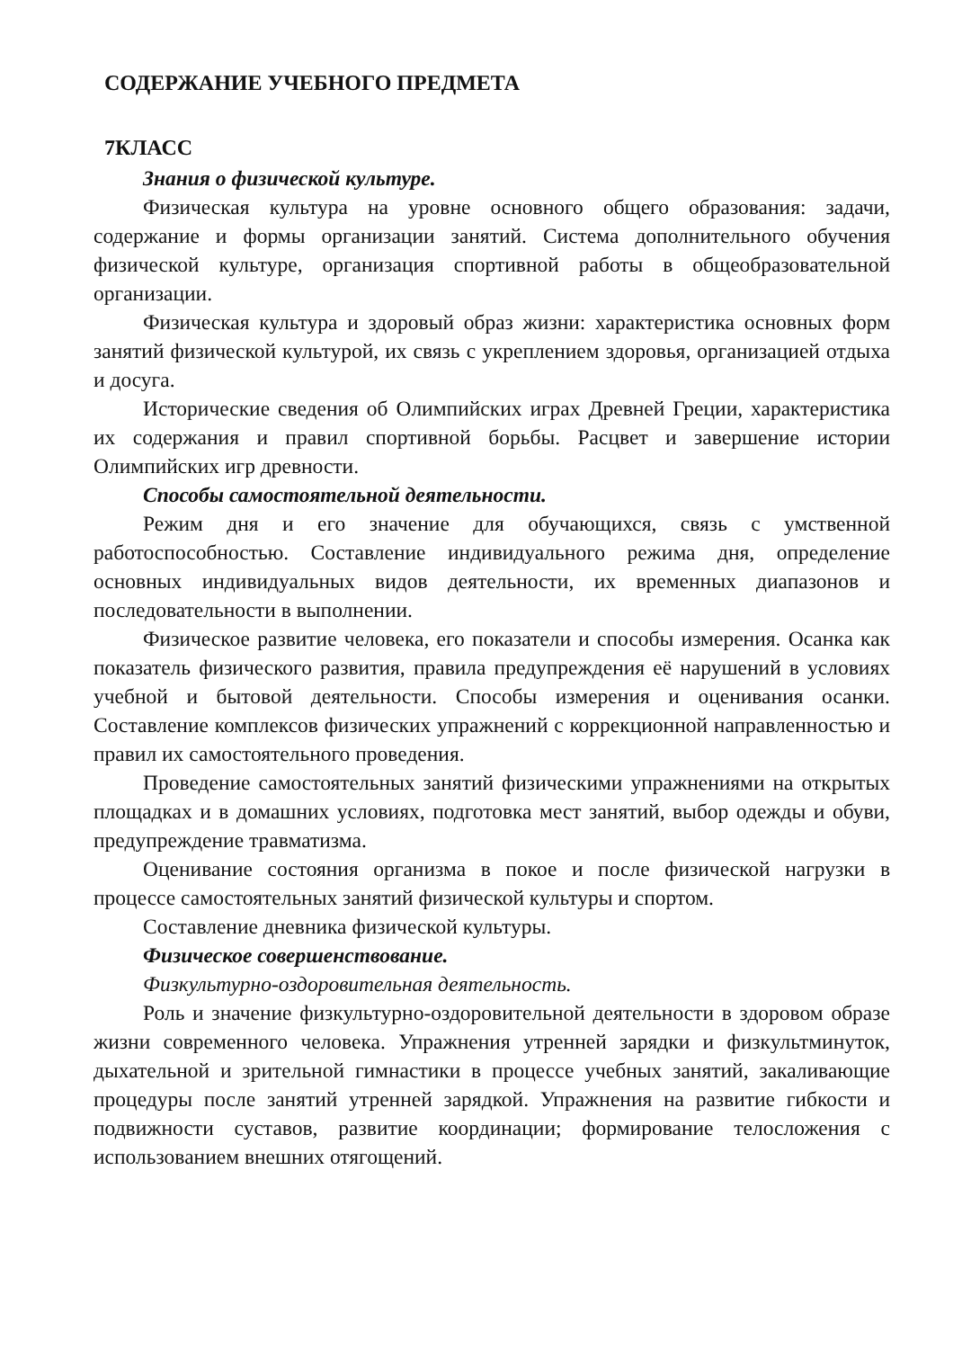СОДЕРЖАНИЕ УЧЕБНОГО ПРЕДМЕТА
7КЛАСС
Знания о физической культуре.
Физическая культура на уровне основного общего образования: задачи, содержание и формы организации занятий. Система дополнительного обучения физической культуре, организация спортивной работы в общеобразовательной организации.
Физическая культура и здоровый образ жизни: характеристика основных форм занятий физической культурой, их связь с укреплением здоровья, организацией отдыха и досуга.
Исторические сведения об Олимпийских играх Древней Греции, характеристика их содержания и правил спортивной борьбы. Расцвет и завершение истории Олимпийских игр древности.
Способы самостоятельной деятельности.
Режим дня и его значение для обучающихся, связь с умственной работоспособностью. Составление индивидуального режима дня, определение основных индивидуальных видов деятельности, их временных диапазонов и последовательности в выполнении.
Физическое развитие человека, его показатели и способы измерения. Осанка как показатель физического развития, правила предупреждения её нарушений в условиях учебной и бытовой деятельности. Способы измерения и оценивания осанки. Составление комплексов физических упражнений с коррекционной направленностью и правил их самостоятельного проведения.
Проведение самостоятельных занятий физическими упражнениями на открытых площадках и в домашних условиях, подготовка мест занятий, выбор одежды и обуви, предупреждение травматизма.
Оценивание состояния организма в покое и после физической нагрузки в процессе самостоятельных занятий физической культуры и спортом.
Составление дневника физической культуры.
Физическое совершенствование.
Физкультурно-оздоровительная деятельность.
Роль и значение физкультурно-оздоровительной деятельности в здоровом образе жизни современного человека. Упражнения утренней зарядки и физкультминуток, дыхательной и зрительной гимнастики в процессе учебных занятий, закаливающие процедуры после занятий утренней зарядкой. Упражнения на развитие гибкости и подвижности суставов, развитие координации; формирование телосложения с использованием внешних отягощений.